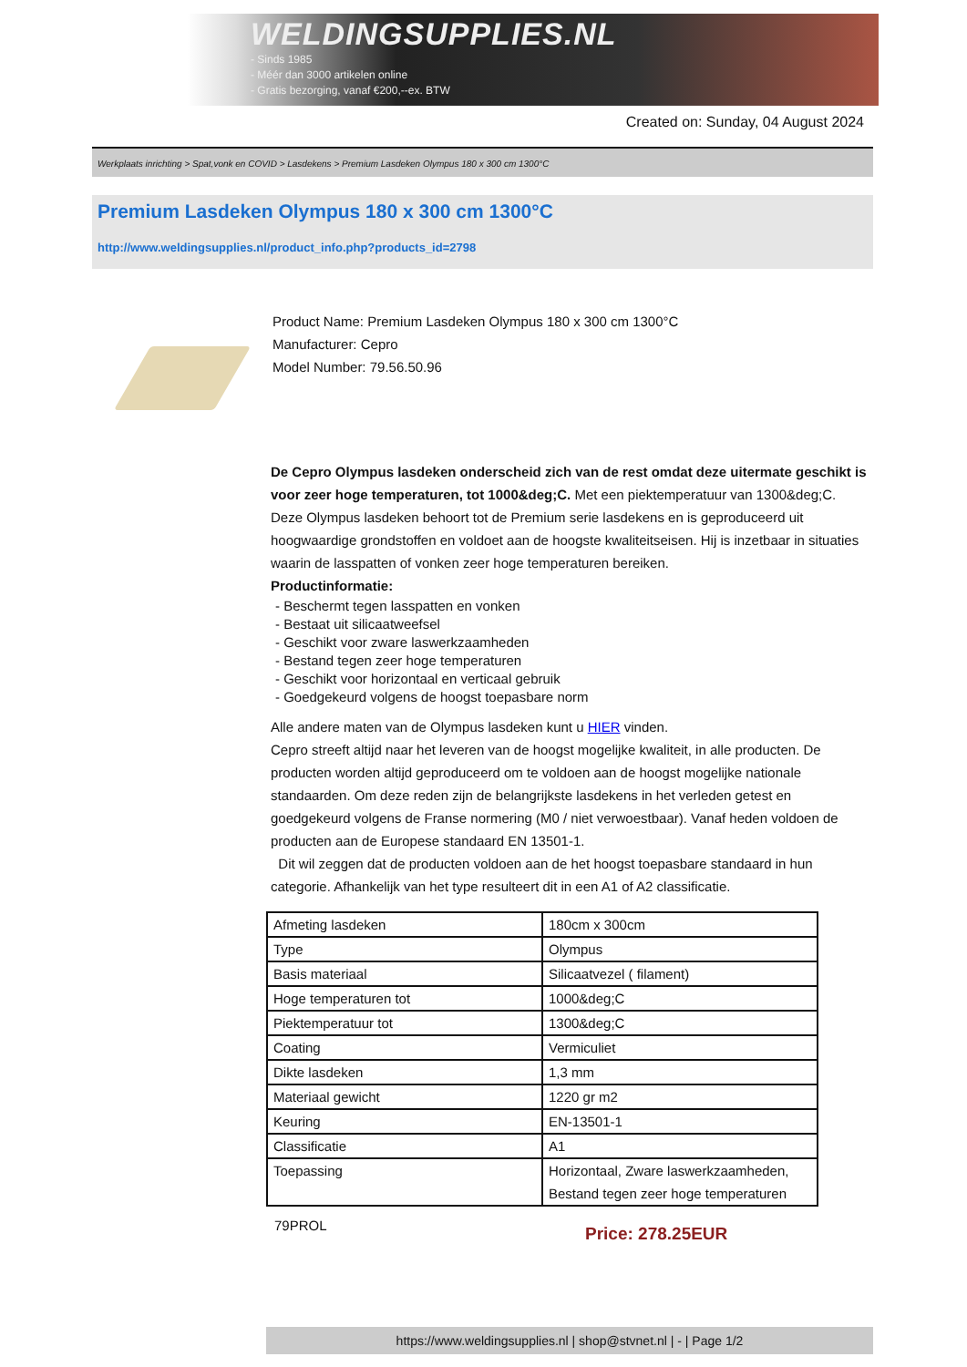WELDINGSUPPLIES.NL
- Sinds 1985
- Méér dan 3000 artikelen online
- Gratis bezorging, vanaf €200,--ex. BTW
Created on: Sunday, 04 August 2024
Werkplaats inrichting > Spat,vonk en COVID > Lasdekens > Premium Lasdeken Olympus 180 x 300 cm 1300°C
Premium Lasdeken Olympus 180 x 300 cm 1300°C
http://www.weldingsupplies.nl/product_info.php?products_id=2798
Product Name: Premium Lasdeken Olympus 180 x 300 cm 1300°C
Manufacturer: Cepro
Model Number: 79.56.50.96
De Cepro Olympus lasdeken onderscheid zich van de rest omdat deze uitermate geschikt is voor zeer hoge temperaturen, tot 1000&deg;C. Met een piektemperatuur van 1300&deg;C. Deze Olympus lasdeken behoort tot de Premium serie lasdekens en is geproduceerd uit hoogwaardige grondstoffen en voldoet aan de hoogste kwaliteitseisen. Hij is inzetbaar in situaties waarin de lasspatten of vonken zeer hoge temperaturen bereiken.
Productinformatie:
- Beschermt tegen lasspatten en vonken
- Bestaat uit silicaatweefsel
- Geschikt voor zware laswerkzaamheden
- Bestand tegen zeer hoge temperaturen
- Geschikt voor horizontaal en verticaal gebruik
- Goedgekeurd volgens de hoogst toepasbare norm
Alle andere maten van de Olympus lasdeken kunt u HIER vinden.
Cepro streeft altijd naar het leveren van de hoogst mogelijke kwaliteit, in alle producten. De producten worden altijd geproduceerd om te voldoen aan de hoogst mogelijke nationale standaarden. Om deze reden zijn de belangrijkste lasdekens in het verleden getest en goedgekeurd volgens de Franse normering (M0 / niet verwoestbaar). Vanaf heden voldoen de producten aan de Europese standaard EN 13501-1.
Dit wil zeggen dat de producten voldoen aan de het hoogst toepasbare standaard in hun categorie. Afhankelijk van het type resulteert dit in een A1 of A2 classificatie.
| Afmeting lasdeken | 180cm x 300cm |
| Type | Olympus |
| Basis materiaal | Silicaatvezel ( filament) |
| Hoge temperaturen tot | 1000&deg;C |
| Piektemperatuur tot | 1300&deg;C |
| Coating | Vermiculiet |
| Dikte lasdeken | 1,3 mm |
| Materiaal gewicht | 1220 gr m2 |
| Keuring | EN-13501-1 |
| Classificatie | A1 |
| Toepassing | Horizontaal, Zware laswerkzaamheden, Bestand tegen zeer hoge temperaturen |
79PROL
Price: 278.25EUR
https://www.weldingsupplies.nl | shop@stvnet.nl | - | Page 1/2